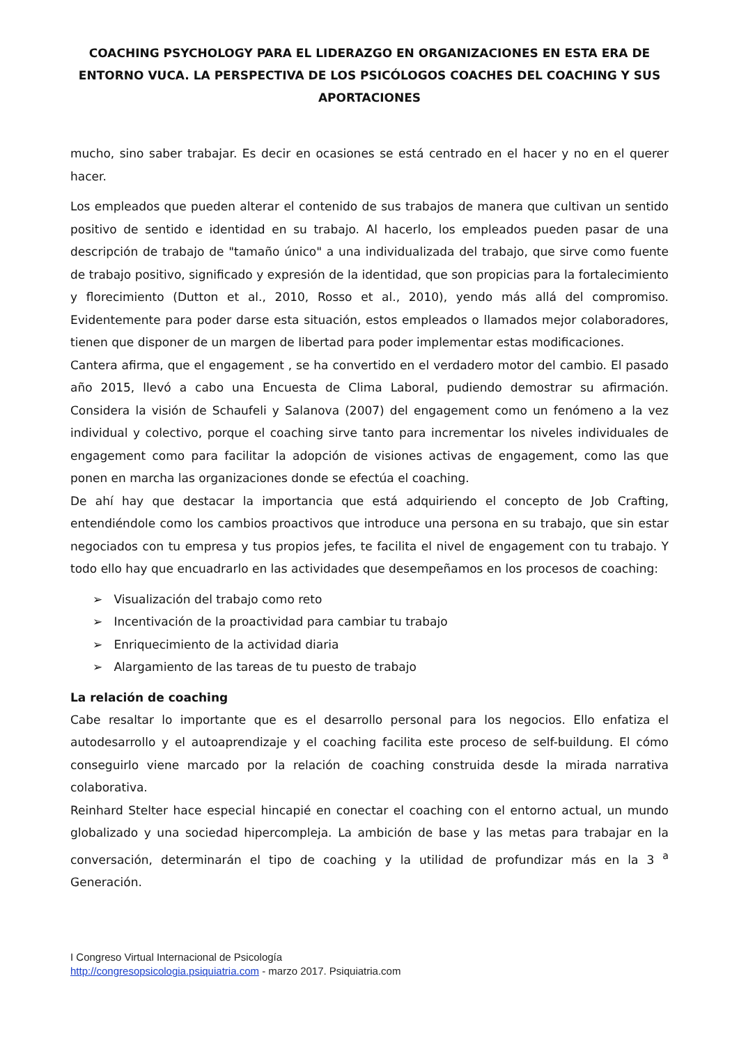COACHING PSYCHOLOGY PARA EL LIDERAZGO EN ORGANIZACIONES EN ESTA ERA DE ENTORNO VUCA. LA PERSPECTIVA DE LOS PSICÓLOGOS COACHES DEL COACHING Y SUS APORTACIONES
mucho, sino saber trabajar. Es decir en ocasiones se está centrado en el hacer y no en el querer hacer.
Los empleados que pueden alterar el contenido de sus trabajos de manera que cultivan un sentido positivo de sentido e identidad en su trabajo. Al hacerlo, los empleados pueden pasar de una descripción de trabajo de "tamaño único" a una individualizada del trabajo, que sirve como fuente de trabajo positivo, significado y expresión de la identidad, que son propicias para la fortalecimiento y florecimiento (Dutton et al., 2010, Rosso et al., 2010), yendo más allá del compromiso. Evidentemente para poder darse esta situación, estos empleados o llamados mejor colaboradores, tienen que disponer de un margen de libertad para poder implementar estas modificaciones.
Cantera afirma, que el engagement , se ha convertido en el verdadero motor del cambio. El pasado año 2015, llevó a cabo una Encuesta de Clima Laboral, pudiendo demostrar su afirmación. Considera la visión de Schaufeli y Salanova (2007) del engagement como un fenómeno a la vez individual y colectivo, porque el coaching sirve tanto para incrementar los niveles individuales de engagement como para facilitar la adopción de visiones activas de engagement, como las que ponen en marcha las organizaciones donde se efectúa el coaching.
De ahí hay que destacar la importancia que está adquiriendo el concepto de Job Crafting, entendiéndole como los cambios proactivos que introduce una persona en su trabajo, que sin estar negociados con tu empresa y tus propios jefes, te facilita el nivel de engagement con tu trabajo. Y todo ello hay que encuadrarlo en las actividades que desempeñamos en los procesos de coaching:
➢ Visualización del trabajo como reto
➢ Incentivación de la proactividad para cambiar tu trabajo
➢ Enriquecimiento de la actividad diaria
➢ Alargamiento de las tareas de tu puesto de trabajo
La relación de coaching
Cabe resaltar lo importante que es el desarrollo personal para los negocios. Ello enfatiza el autodesarrollo y el autoaprendizaje y el coaching facilita este proceso de self-buildung. El cómo conseguirlo viene marcado por la relación de coaching construida desde la mirada narrativa colaborativa.
Reinhard Stelter hace especial hincapié en conectar el coaching con el entorno actual, un mundo globalizado y una sociedad hipercompleja. La ambición de base y las metas para trabajar en la conversación, determinarán el tipo de coaching y la utilidad de profundizar más en la 3 <sup>a</sup> Generación.
I Congreso Virtual Internacional de Psicología
http://congresopsicologia.psiquiatria.com - marzo 2017. Psiquiatria.com